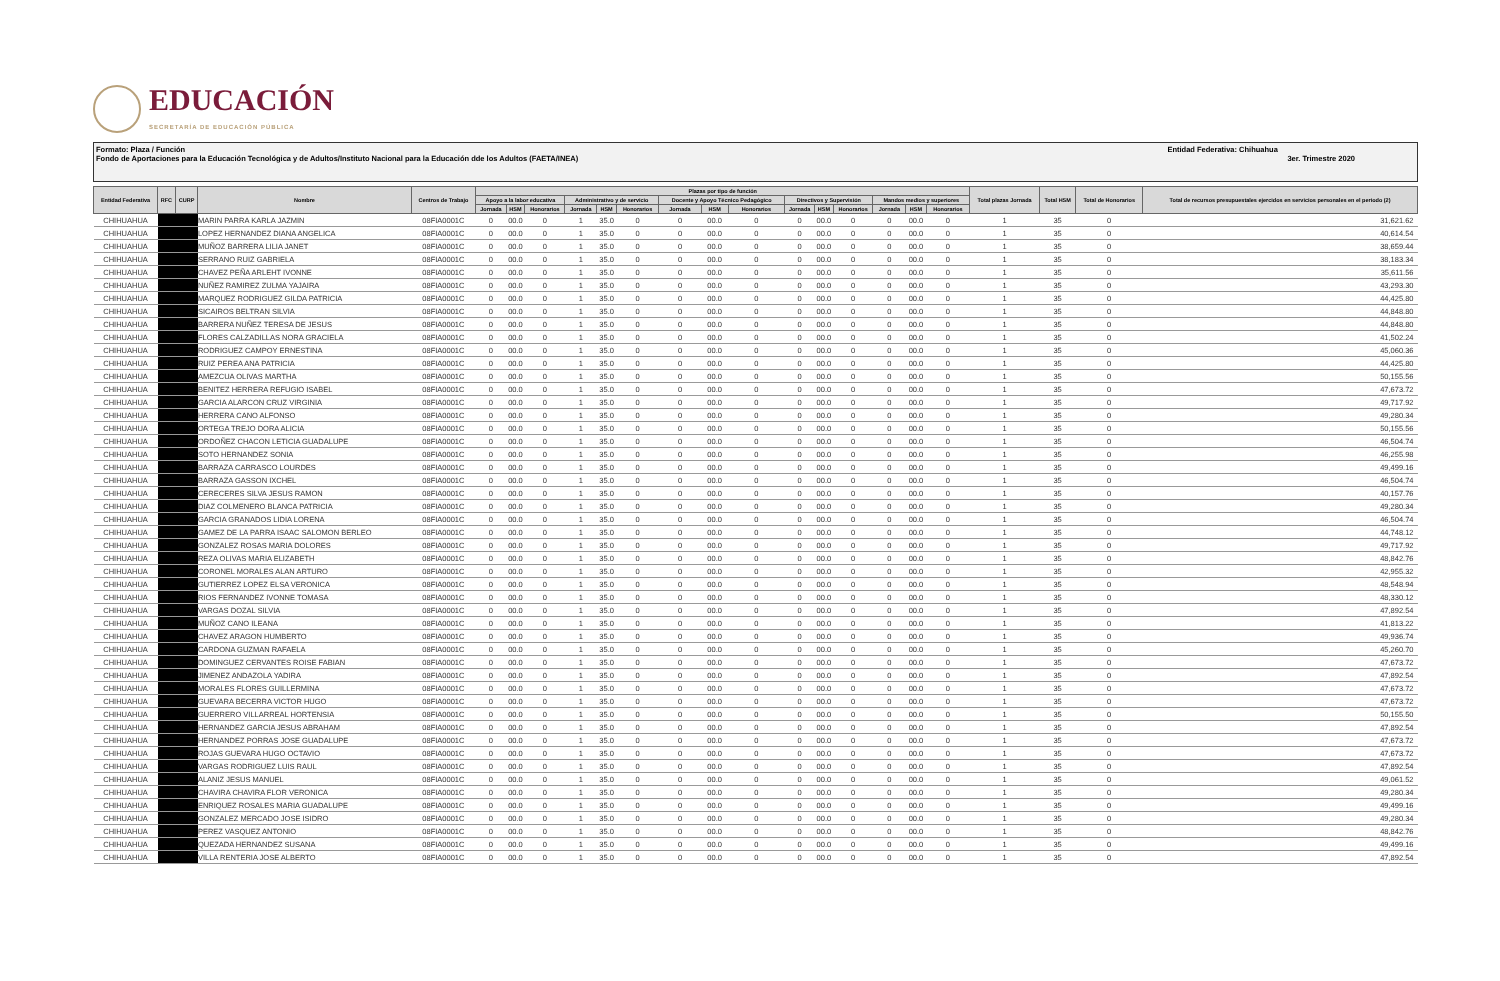EDUCACIÓN
SECRETARÍA DE EDUCACIÓN PÚBLICA
Formato: Plaza / Función
Fondo de Aportaciones para la Educación Tecnológica y de Adultos/Instituto Nacional para la Educación dde los Adultos (FAETA/INEA)
Entidad Federativa: Chihuahua
3er. Trimestre 2020
| Entidad Federativa | RFC | CURP | Nombre | Centros de Trabajo | Plazas por tipo de función | | | | | | | | | | | | | | | Total plazas Jornada | Total HSM | Total de Honorarios | Total de recursos presupuestales ejercidos en servicios personales en el periodo (2) |
| --- | --- | --- | --- | --- | --- | --- | --- | --- | --- | --- | --- | --- | --- | --- | --- | --- | --- | --- | --- | --- | --- | --- | --- |
| | | | | | Apoyo a la labor educativa | | | Administrativo y de servicio | | | Docente y Apoyo Técnico Pedagógico | | | Directivos y Supervisión | | | Mandos medios y superiores | | | | | | |
| | | | | | Jornada | HSM | Honorarios | Jornada | HSM | Honorarios | Jornada | HSM | Honorarios | Jornada | HSM | Honorarios | Jornada | HSM | Honorarios | | | | |
| CHIHUAHUA | | | MARIN PARRA KARLA JAZMIN | 08FIA0001C | 0 | 00.0 | 0 | 1 | 35.0 | 0 | 0 | 00.0 | 0 | 0 | 00.0 | 0 | 0 | 00.0 | 0 | 1 | 35 | 0 | 31,621.62 |
| CHIHUAHUA | | | LOPEZ HERNANDEZ DIANA ANGELICA | 08FIA0001C | 0 | 00.0 | 0 | 1 | 35.0 | 0 | 0 | 00.0 | 0 | 0 | 00.0 | 0 | 0 | 00.0 | 0 | 1 | 35 | 0 | 40,614.54 |
| CHIHUAHUA | | | MUÑOZ BARRERA LILIA JANET | 08FIA0001C | 0 | 00.0 | 0 | 1 | 35.0 | 0 | 0 | 00.0 | 0 | 0 | 00.0 | 0 | 0 | 00.0 | 0 | 1 | 35 | 0 | 38,659.44 |
| CHIHUAHUA | | | SERRANO RUIZ GABRIELA | 08FIA0001C | 0 | 00.0 | 0 | 1 | 35.0 | 0 | 0 | 00.0 | 0 | 0 | 00.0 | 0 | 0 | 00.0 | 0 | 1 | 35 | 0 | 38,183.34 |
| CHIHUAHUA | | | CHAVEZ PEÑA ARLEHT IVONNE | 08FIA0001C | 0 | 00.0 | 0 | 1 | 35.0 | 0 | 0 | 00.0 | 0 | 0 | 00.0 | 0 | 0 | 00.0 | 0 | 1 | 35 | 0 | 35,611.56 |
| CHIHUAHUA | | | NUÑEZ RAMIREZ ZULMA YAJAIRA | 08FIA0001C | 0 | 00.0 | 0 | 1 | 35.0 | 0 | 0 | 00.0 | 0 | 0 | 00.0 | 0 | 0 | 00.0 | 0 | 1 | 35 | 0 | 43,293.30 |
| CHIHUAHUA | | | MARQUEZ RODRIGUEZ GILDA PATRICIA | 08FIA0001C | 0 | 00.0 | 0 | 1 | 35.0 | 0 | 0 | 00.0 | 0 | 0 | 00.0 | 0 | 0 | 00.0 | 0 | 1 | 35 | 0 | 44,425.80 |
| CHIHUAHUA | | | SICAIROS BELTRAN SILVIA | 08FIA0001C | 0 | 00.0 | 0 | 1 | 35.0 | 0 | 0 | 00.0 | 0 | 0 | 00.0 | 0 | 0 | 00.0 | 0 | 1 | 35 | 0 | 44,848.80 |
| CHIHUAHUA | | | BARRERA NUÑEZ TERESA DE JESUS | 08FIA0001C | 0 | 00.0 | 0 | 1 | 35.0 | 0 | 0 | 00.0 | 0 | 0 | 00.0 | 0 | 0 | 00.0 | 0 | 1 | 35 | 0 | 44,848.80 |
| CHIHUAHUA | | | FLORES CALZADILLAS NORA GRACIELA | 08FIA0001C | 0 | 00.0 | 0 | 1 | 35.0 | 0 | 0 | 00.0 | 0 | 0 | 00.0 | 0 | 0 | 00.0 | 0 | 1 | 35 | 0 | 41,502.24 |
| CHIHUAHUA | | | RODRIGUEZ CAMPOY ERNESTINA | 08FIA0001C | 0 | 00.0 | 0 | 1 | 35.0 | 0 | 0 | 00.0 | 0 | 0 | 00.0 | 0 | 0 | 00.0 | 0 | 1 | 35 | 0 | 45,060.36 |
| CHIHUAHUA | | | RUIZ PEREA ANA PATRICIA | 08FIA0001C | 0 | 00.0 | 0 | 1 | 35.0 | 0 | 0 | 00.0 | 0 | 0 | 00.0 | 0 | 0 | 00.0 | 0 | 1 | 35 | 0 | 44,425.80 |
| CHIHUAHUA | | | AMEZCUA OLIVAS MARTHA | 08FIA0001C | 0 | 00.0 | 0 | 1 | 35.0 | 0 | 0 | 00.0 | 0 | 0 | 00.0 | 0 | 0 | 00.0 | 0 | 1 | 35 | 0 | 50,155.56 |
| CHIHUAHUA | | | BENITEZ HERRERA REFUGIO ISABEL | 08FIA0001C | 0 | 00.0 | 0 | 1 | 35.0 | 0 | 0 | 00.0 | 0 | 0 | 00.0 | 0 | 0 | 00.0 | 0 | 1 | 35 | 0 | 47,673.72 |
| CHIHUAHUA | | | GARCIA ALARCON CRUZ VIRGINIA | 08FIA0001C | 0 | 00.0 | 0 | 1 | 35.0 | 0 | 0 | 00.0 | 0 | 0 | 00.0 | 0 | 0 | 00.0 | 0 | 1 | 35 | 0 | 49,717.92 |
| CHIHUAHUA | | | HERRERA CANO ALFONSO | 08FIA0001C | 0 | 00.0 | 0 | 1 | 35.0 | 0 | 0 | 00.0 | 0 | 0 | 00.0 | 0 | 0 | 00.0 | 0 | 1 | 35 | 0 | 49,280.34 |
| CHIHUAHUA | | | ORTEGA TREJO DORA ALICIA | 08FIA0001C | 0 | 00.0 | 0 | 1 | 35.0 | 0 | 0 | 00.0 | 0 | 0 | 00.0 | 0 | 0 | 00.0 | 0 | 1 | 35 | 0 | 50,155.56 |
| CHIHUAHUA | | | ORDOÑEZ CHACON LETICIA GUADALUPE | 08FIA0001C | 0 | 00.0 | 0 | 1 | 35.0 | 0 | 0 | 00.0 | 0 | 0 | 00.0 | 0 | 0 | 00.0 | 0 | 1 | 35 | 0 | 46,504.74 |
| CHIHUAHUA | | | SOTO HERNANDEZ SONIA | 08FIA0001C | 0 | 00.0 | 0 | 1 | 35.0 | 0 | 0 | 00.0 | 0 | 0 | 00.0 | 0 | 0 | 00.0 | 0 | 1 | 35 | 0 | 46,255.98 |
| CHIHUAHUA | | | BARRAZA CARRASCO LOURDES | 08FIA0001C | 0 | 00.0 | 0 | 1 | 35.0 | 0 | 0 | 00.0 | 0 | 0 | 00.0 | 0 | 0 | 00.0 | 0 | 1 | 35 | 0 | 49,499.16 |
| CHIHUAHUA | | | BARRAZA GASSON IXCHEL | 08FIA0001C | 0 | 00.0 | 0 | 1 | 35.0 | 0 | 0 | 00.0 | 0 | 0 | 00.0 | 0 | 0 | 00.0 | 0 | 1 | 35 | 0 | 46,504.74 |
| CHIHUAHUA | | | CERECERES SILVA JESUS RAMON | 08FIA0001C | 0 | 00.0 | 0 | 1 | 35.0 | 0 | 0 | 00.0 | 0 | 0 | 00.0 | 0 | 0 | 00.0 | 0 | 1 | 35 | 0 | 40,157.76 |
| CHIHUAHUA | | | DIAZ COLMENERO BLANCA PATRICIA | 08FIA0001C | 0 | 00.0 | 0 | 1 | 35.0 | 0 | 0 | 00.0 | 0 | 0 | 00.0 | 0 | 0 | 00.0 | 0 | 1 | 35 | 0 | 49,280.34 |
| CHIHUAHUA | | | GARCIA GRANADOS LIDIA LORENA | 08FIA0001C | 0 | 00.0 | 0 | 1 | 35.0 | 0 | 0 | 00.0 | 0 | 0 | 00.0 | 0 | 0 | 00.0 | 0 | 1 | 35 | 0 | 46,504.74 |
| CHIHUAHUA | | | GAMEZ DE LA PARRA ISAAC SALOMON BERLEO | 08FIA0001C | 0 | 00.0 | 0 | 1 | 35.0 | 0 | 0 | 00.0 | 0 | 0 | 00.0 | 0 | 0 | 00.0 | 0 | 1 | 35 | 0 | 44,748.12 |
| CHIHUAHUA | | | GONZALEZ ROSAS MARIA DOLORES | 08FIA0001C | 0 | 00.0 | 0 | 1 | 35.0 | 0 | 0 | 00.0 | 0 | 0 | 00.0 | 0 | 0 | 00.0 | 0 | 1 | 35 | 0 | 49,717.92 |
| CHIHUAHUA | | | REZA OLIVAS MARIA ELIZABETH | 08FIA0001C | 0 | 00.0 | 0 | 1 | 35.0 | 0 | 0 | 00.0 | 0 | 0 | 00.0 | 0 | 0 | 00.0 | 0 | 1 | 35 | 0 | 48,842.76 |
| CHIHUAHUA | | | CORONEL MORALES ALAN ARTURO | 08FIA0001C | 0 | 00.0 | 0 | 1 | 35.0 | 0 | 0 | 00.0 | 0 | 0 | 00.0 | 0 | 0 | 00.0 | 0 | 1 | 35 | 0 | 42,955.32 |
| CHIHUAHUA | | | GUTIERREZ LOPEZ ELSA VERONICA | 08FIA0001C | 0 | 00.0 | 0 | 1 | 35.0 | 0 | 0 | 00.0 | 0 | 0 | 00.0 | 0 | 0 | 00.0 | 0 | 1 | 35 | 0 | 48,548.94 |
| CHIHUAHUA | | | RIOS FERNANDEZ IVONNE TOMASA | 08FIA0001C | 0 | 00.0 | 0 | 1 | 35.0 | 0 | 0 | 00.0 | 0 | 0 | 00.0 | 0 | 0 | 00.0 | 0 | 1 | 35 | 0 | 48,330.12 |
| CHIHUAHUA | | | VARGAS DOZAL SILVIA | 08FIA0001C | 0 | 00.0 | 0 | 1 | 35.0 | 0 | 0 | 00.0 | 0 | 0 | 00.0 | 0 | 0 | 00.0 | 0 | 1 | 35 | 0 | 47,892.54 |
| CHIHUAHUA | | | MUÑOZ CANO ILEANA | 08FIA0001C | 0 | 00.0 | 0 | 1 | 35.0 | 0 | 0 | 00.0 | 0 | 0 | 00.0 | 0 | 0 | 00.0 | 0 | 1 | 35 | 0 | 41,813.22 |
| CHIHUAHUA | | | CHAVEZ ARAGON HUMBERTO | 08FIA0001C | 0 | 00.0 | 0 | 1 | 35.0 | 0 | 0 | 00.0 | 0 | 0 | 00.0 | 0 | 0 | 00.0 | 0 | 1 | 35 | 0 | 49,936.74 |
| CHIHUAHUA | | | CARDONA GUZMAN RAFAELA | 08FIA0001C | 0 | 00.0 | 0 | 1 | 35.0 | 0 | 0 | 00.0 | 0 | 0 | 00.0 | 0 | 0 | 00.0 | 0 | 1 | 35 | 0 | 45,260.70 |
| CHIHUAHUA | | | DOMINGUEZ CERVANTES ROISE FABIAN | 08FIA0001C | 0 | 00.0 | 0 | 1 | 35.0 | 0 | 0 | 00.0 | 0 | 0 | 00.0 | 0 | 0 | 00.0 | 0 | 1 | 35 | 0 | 47,673.72 |
| CHIHUAHUA | | | JIMENEZ ANDAZOLA YADIRA | 08FIA0001C | 0 | 00.0 | 0 | 1 | 35.0 | 0 | 0 | 00.0 | 0 | 0 | 00.0 | 0 | 0 | 00.0 | 0 | 1 | 35 | 0 | 47,892.54 |
| CHIHUAHUA | | | MORALES FLORES GUILLERMINA | 08FIA0001C | 0 | 00.0 | 0 | 1 | 35.0 | 0 | 0 | 00.0 | 0 | 0 | 00.0 | 0 | 0 | 00.0 | 0 | 1 | 35 | 0 | 47,673.72 |
| CHIHUAHUA | | | GUEVARA BECERRA VICTOR HUGO | 08FIA0001C | 0 | 00.0 | 0 | 1 | 35.0 | 0 | 0 | 00.0 | 0 | 0 | 00.0 | 0 | 0 | 00.0 | 0 | 1 | 35 | 0 | 47,673.72 |
| CHIHUAHUA | | | GUERRERO VILLARREAL HORTENSIA | 08FIA0001C | 0 | 00.0 | 0 | 1 | 35.0 | 0 | 0 | 00.0 | 0 | 0 | 00.0 | 0 | 0 | 00.0 | 0 | 1 | 35 | 0 | 50,155.50 |
| CHIHUAHUA | | | HERNANDEZ GARCIA JESUS ABRAHAM | 08FIA0001C | 0 | 00.0 | 0 | 1 | 35.0 | 0 | 0 | 00.0 | 0 | 0 | 00.0 | 0 | 0 | 00.0 | 0 | 1 | 35 | 0 | 47,892.54 |
| CHIHUAHUA | | | HERNANDEZ PORRAS JOSE GUADALUPE | 08FIA0001C | 0 | 00.0 | 0 | 1 | 35.0 | 0 | 0 | 00.0 | 0 | 0 | 00.0 | 0 | 0 | 00.0 | 0 | 1 | 35 | 0 | 47,673.72 |
| CHIHUAHUA | | | ROJAS GUEVARA HUGO OCTAVIO | 08FIA0001C | 0 | 00.0 | 0 | 1 | 35.0 | 0 | 0 | 00.0 | 0 | 0 | 00.0 | 0 | 0 | 00.0 | 0 | 1 | 35 | 0 | 47,673.72 |
| CHIHUAHUA | | | VARGAS RODRIGUEZ LUIS RAUL | 08FIA0001C | 0 | 00.0 | 0 | 1 | 35.0 | 0 | 0 | 00.0 | 0 | 0 | 00.0 | 0 | 0 | 00.0 | 0 | 1 | 35 | 0 | 47,892.54 |
| CHIHUAHUA | | | ALANIZ JESUS MANUEL | 08FIA0001C | 0 | 00.0 | 0 | 1 | 35.0 | 0 | 0 | 00.0 | 0 | 0 | 00.0 | 0 | 0 | 00.0 | 0 | 1 | 35 | 0 | 49,061.52 |
| CHIHUAHUA | | | CHAVIRA CHAVIRA FLOR VERONICA | 08FIA0001C | 0 | 00.0 | 0 | 1 | 35.0 | 0 | 0 | 00.0 | 0 | 0 | 00.0 | 0 | 0 | 00.0 | 0 | 1 | 35 | 0 | 49,280.34 |
| CHIHUAHUA | | | ENRIQUEZ ROSALES MARIA GUADALUPE | 08FIA0001C | 0 | 00.0 | 0 | 1 | 35.0 | 0 | 0 | 00.0 | 0 | 0 | 00.0 | 0 | 0 | 00.0 | 0 | 1 | 35 | 0 | 49,499.16 |
| CHIHUAHUA | | | GONZALEZ MERCADO JOSE ISIDRO | 08FIA0001C | 0 | 00.0 | 0 | 1 | 35.0 | 0 | 0 | 00.0 | 0 | 0 | 00.0 | 0 | 0 | 00.0 | 0 | 1 | 35 | 0 | 49,280.34 |
| CHIHUAHUA | | | PEREZ VASQUEZ ANTONIO | 08FIA0001C | 0 | 00.0 | 0 | 1 | 35.0 | 0 | 0 | 00.0 | 0 | 0 | 00.0 | 0 | 0 | 00.0 | 0 | 1 | 35 | 0 | 48,842.76 |
| CHIHUAHUA | | | QUEZADA HERNANDEZ SUSANA | 08FIA0001C | 0 | 00.0 | 0 | 1 | 35.0 | 0 | 0 | 00.0 | 0 | 0 | 00.0 | 0 | 0 | 00.0 | 0 | 1 | 35 | 0 | 49,499.16 |
| CHIHUAHUA | | | VILLA RENTERIA JOSE ALBERTO | 08FIA0001C | 0 | 00.0 | 0 | 1 | 35.0 | 0 | 0 | 00.0 | 0 | 0 | 00.0 | 0 | 0 | 00.0 | 0 | 1 | 35 | 0 | 47,892.54 |